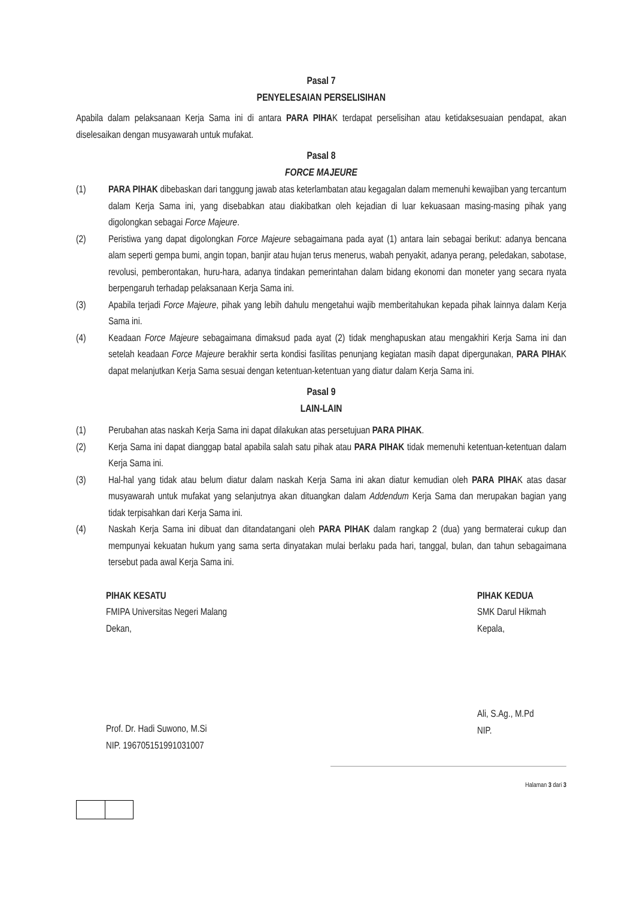Pasal 7
PENYELESAIAN PERSELISIHAN
Apabila dalam pelaksanaan Kerja Sama ini di antara PARA PIHAK terdapat perselisihan atau ketidaksesuaian pendapat, akan diselesaikan dengan musyawarah untuk mufakat.
Pasal 8
FORCE MAJEURE
(1) PARA PIHAK dibebaskan dari tanggung jawab atas keterlambatan atau kegagalan dalam memenuhi kewajiban yang tercantum dalam Kerja Sama ini, yang disebabkan atau diakibatkan oleh kejadian di luar kekuasaan masing-masing pihak yang digolongkan sebagai Force Majeure.
(2) Peristiwa yang dapat digolongkan Force Majeure sebagaimana pada ayat (1) antara lain sebagai berikut: adanya bencana alam seperti gempa bumi, angin topan, banjir atau hujan terus menerus, wabah penyakit, adanya perang, peledakan, sabotase, revolusi, pemberontakan, huru-hara, adanya tindakan pemerintahan dalam bidang ekonomi dan moneter yang secara nyata berpengaruh terhadap pelaksanaan Kerja Sama ini.
(3) Apabila terjadi Force Majeure, pihak yang lebih dahulu mengetahui wajib memberitahukan kepada pihak lainnya dalam Kerja Sama ini.
(4) Keadaan Force Majeure sebagaimana dimaksud pada ayat (2) tidak menghapuskan atau mengakhiri Kerja Sama ini dan setelah keadaan Force Majeure berakhir serta kondisi fasilitas penunjang kegiatan masih dapat dipergunakan, PARA PIHAK dapat melanjutkan Kerja Sama sesuai dengan ketentuan-ketentuan yang diatur dalam Kerja Sama ini.
Pasal 9
LAIN-LAIN
(1) Perubahan atas naskah Kerja Sama ini dapat dilakukan atas persetujuan PARA PIHAK.
(2) Kerja Sama ini dapat dianggap batal apabila salah satu pihak atau PARA PIHAK tidak memenuhi ketentuan-ketentuan dalam Kerja Sama ini.
(3) Hal-hal yang tidak atau belum diatur dalam naskah Kerja Sama ini akan diatur kemudian oleh PARA PIHAK atas dasar musyawarah untuk mufakat yang selanjutnya akan dituangkan dalam Addendum Kerja Sama dan merupakan bagian yang tidak terpisahkan dari Kerja Sama ini.
(4) Naskah Kerja Sama ini dibuat dan ditandatangani oleh PARA PIHAK dalam rangkap 2 (dua) yang bermaterai cukup dan mempunyai kekuatan hukum yang sama serta dinyatakan mulai berlaku pada hari, tanggal, bulan, dan tahun sebagaimana tersebut pada awal Kerja Sama ini.
PIHAK KESATU
FMIPA Universitas Negeri Malang
Dekan,
Prof. Dr. Hadi Suwono, M.Si
NIP. 196705151991031007
PIHAK KEDUA
SMK Darul Hikmah
Kepala,
Ali, S.Ag., M.Pd
NIP.
Halaman 3 dari 3